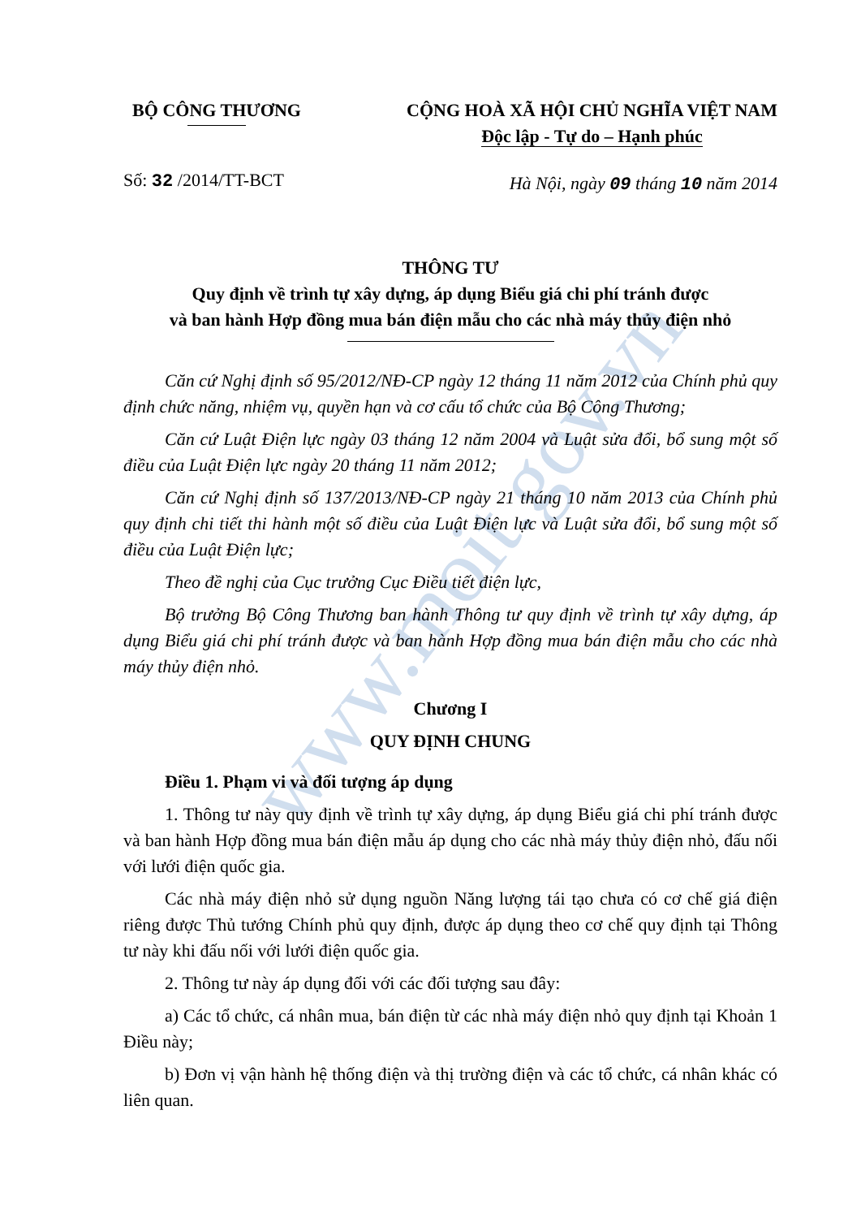www.moit.gov.vn
BỘ CÔNG THƯƠNG CỘNG HOÀ XÃ HỘI CHỦ NGHĨA VIỆT NAM
Độc lập - Tự do – Hạnh phúc
Số: 32 /2014/TT-BCT
Hà Nội, ngày 09 tháng 10 năm 2014
THÔNG TƯ
Quy định về trình tự xây dựng, áp dụng Biểu giá chi phí tránh được
và ban hành Hợp đồng mua bán điện mẫu cho các nhà máy thủy điện nhỏ
Căn cứ Nghị định số 95/2012/NĐ-CP ngày 12 tháng 11 năm 2012 của Chính phủ quy định chức năng, nhiệm vụ, quyền hạn và cơ cấu tổ chức của Bộ Công Thương;
Căn cứ Luật Điện lực ngày 03 tháng 12 năm 2004 và Luật sửa đổi, bổ sung một số điều của Luật Điện lực ngày 20 tháng 11 năm 2012;
Căn cứ Nghị định số 137/2013/NĐ-CP ngày 21 tháng 10 năm 2013 của Chính phủ quy định chi tiết thi hành một số điều của Luật Điện lực và Luật sửa đổi, bổ sung một số điều của Luật Điện lực;
Theo đề nghị của Cục trưởng Cục Điều tiết điện lực,
Bộ trưởng Bộ Công Thương ban hành Thông tư quy định về trình tự xây dựng, áp dụng Biểu giá chi phí tránh được và ban hành Hợp đồng mua bán điện mẫu cho các nhà máy thủy điện nhỏ.
Chương I
QUY ĐỊNH CHUNG
Điều 1. Phạm vi và đối tượng áp dụng
1. Thông tư này quy định về trình tự xây dựng, áp dụng Biểu giá chi phí tránh được và ban hành Hợp đồng mua bán điện mẫu áp dụng cho các nhà máy thủy điện nhỏ, đấu nối với lưới điện quốc gia.
Các nhà máy điện nhỏ sử dụng nguồn Năng lượng tái tạo chưa có cơ chế giá điện riêng được Thủ tướng Chính phủ quy định, được áp dụng theo cơ chế quy định tại Thông tư này khi đấu nối với lưới điện quốc gia.
2. Thông tư này áp dụng đối với các đối tượng sau đây:
a) Các tổ chức, cá nhân mua, bán điện từ các nhà máy điện nhỏ quy định tại Khoản 1 Điều này;
b) Đơn vị vận hành hệ thống điện và thị trường điện và các tổ chức, cá nhân khác có liên quan.